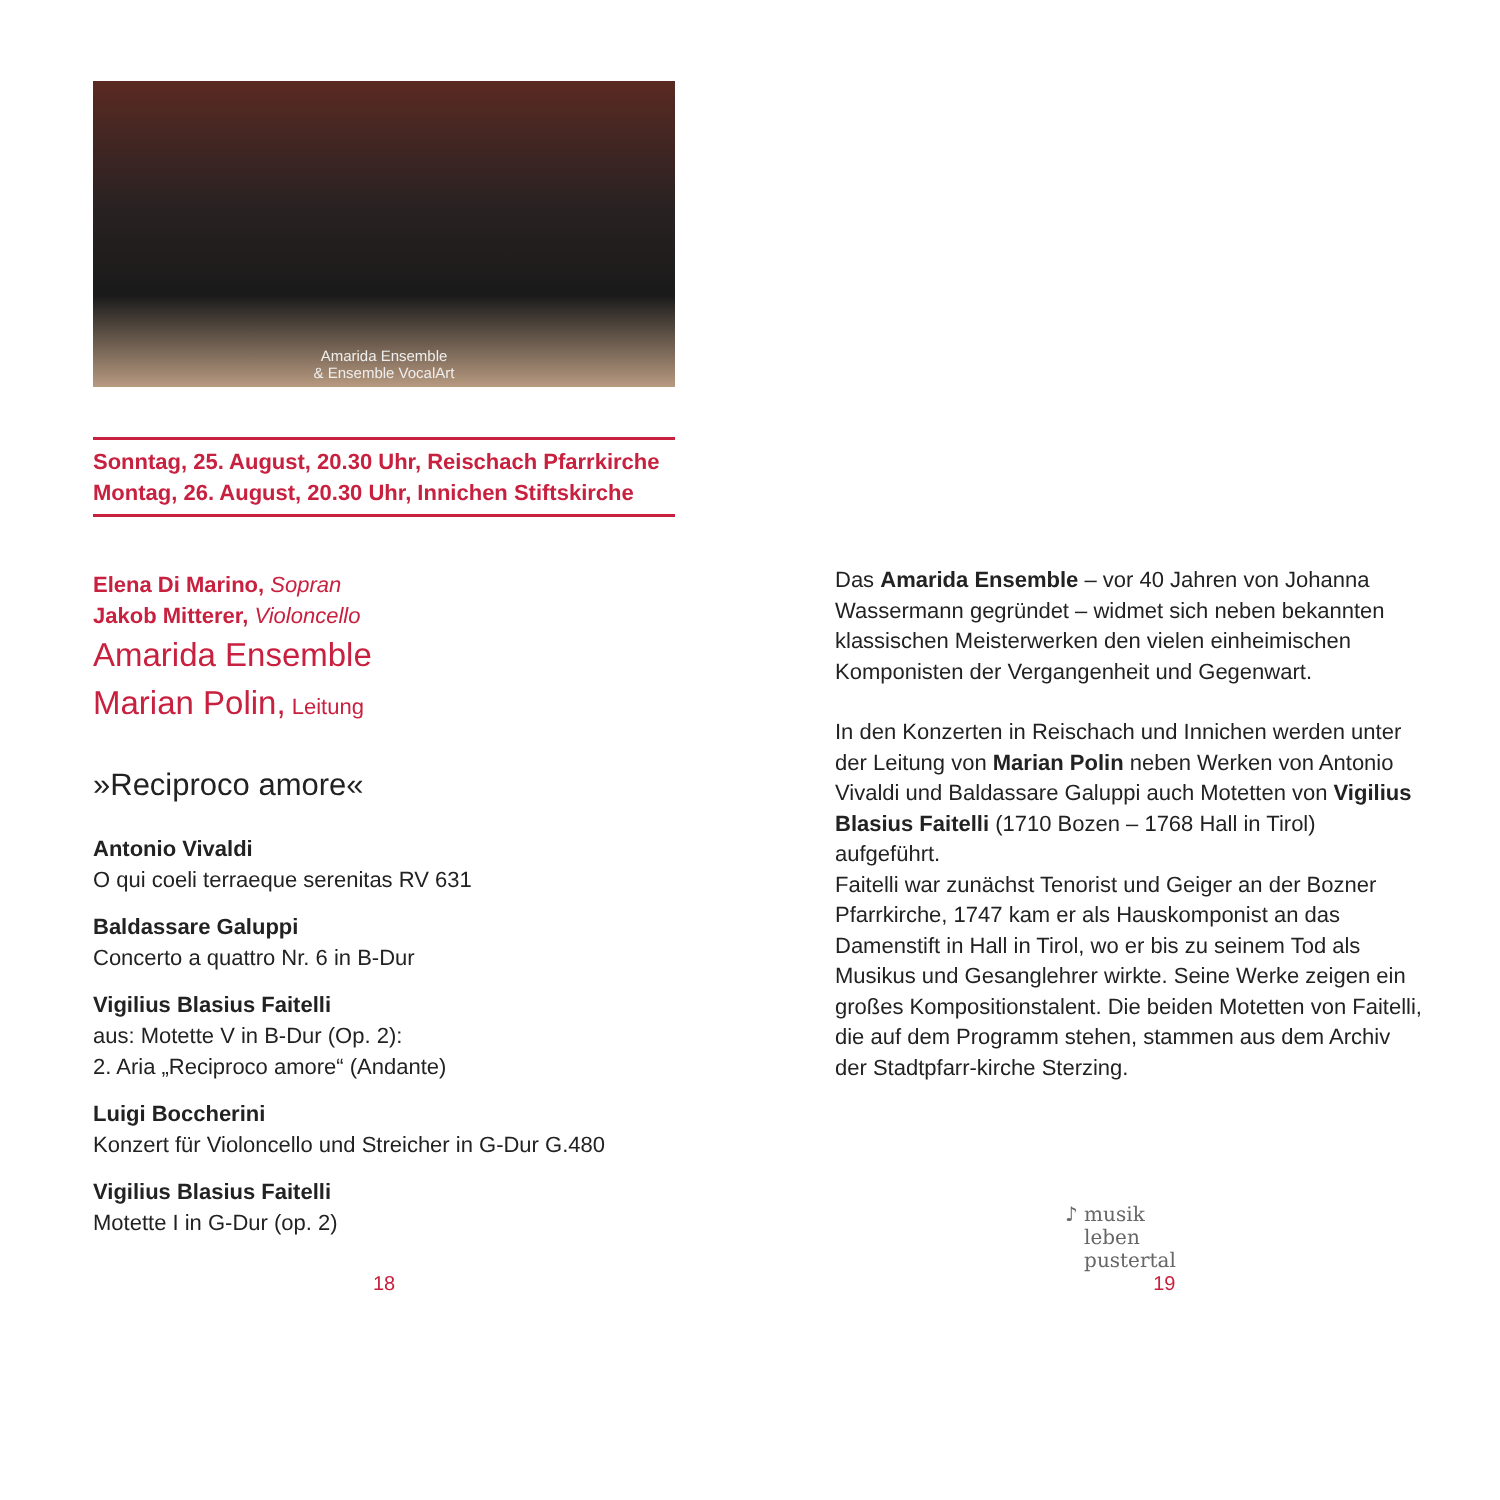Amarida Ensemble
& Ensemble VocalArt
Sonntag, 25. August, 20.30 Uhr, Reischach Pfarrkirche
Montag, 26. August, 20.30 Uhr, Innichen Stiftskirche
Elena Di Marino, Sopran
Jakob Mitterer, Violoncello
Amarida Ensemble
Marian Polin, Leitung
»Reciproco amore«
Antonio Vivaldi
O qui coeli terraeque serenitas RV 631
Baldassare Galuppi
Concerto a quattro Nr. 6 in B-Dur
Vigilius Blasius Faitelli
aus: Motette V in B-Dur (Op. 2):
2. Aria „Reciproco amore“ (Andante)
Luigi Boccherini
Konzert für Violoncello und Streicher in G-Dur G.480
Vigilius Blasius Faitelli
Motette I in G-Dur (op. 2)
Das Amarida Ensemble – vor 40 Jahren von Johanna Wassermann gegründet – widmet sich neben bekannten klassischen Meisterwerken den vielen einheimischen Komponisten der Vergangenheit und Gegenwart.
In den Konzerten in Reischach und Innichen werden unter der Leitung von Marian Polin neben Werken von Antonio Vivaldi und Baldassare Galuppi auch Motetten von Vigilius Blasius Faitelli (1710 Bozen – 1768 Hall in Tirol) aufgeführt.
Faitelli war zunächst Tenorist und Geiger an der Bozner Pfarrkirche, 1747 kam er als Hauskomponist an das Damenstift in Hall in Tirol, wo er bis zu seinem Tod als Musikus und Gesanglehrer wirkte. Seine Werke zeigen ein großes Kompositionstalent. Die beiden Motetten von Faitelli, die auf dem Programm stehen, stammen aus dem Archiv der Stadtpfarr-kirche Sterzing.
♪ musik
leben
pustertal
18 19